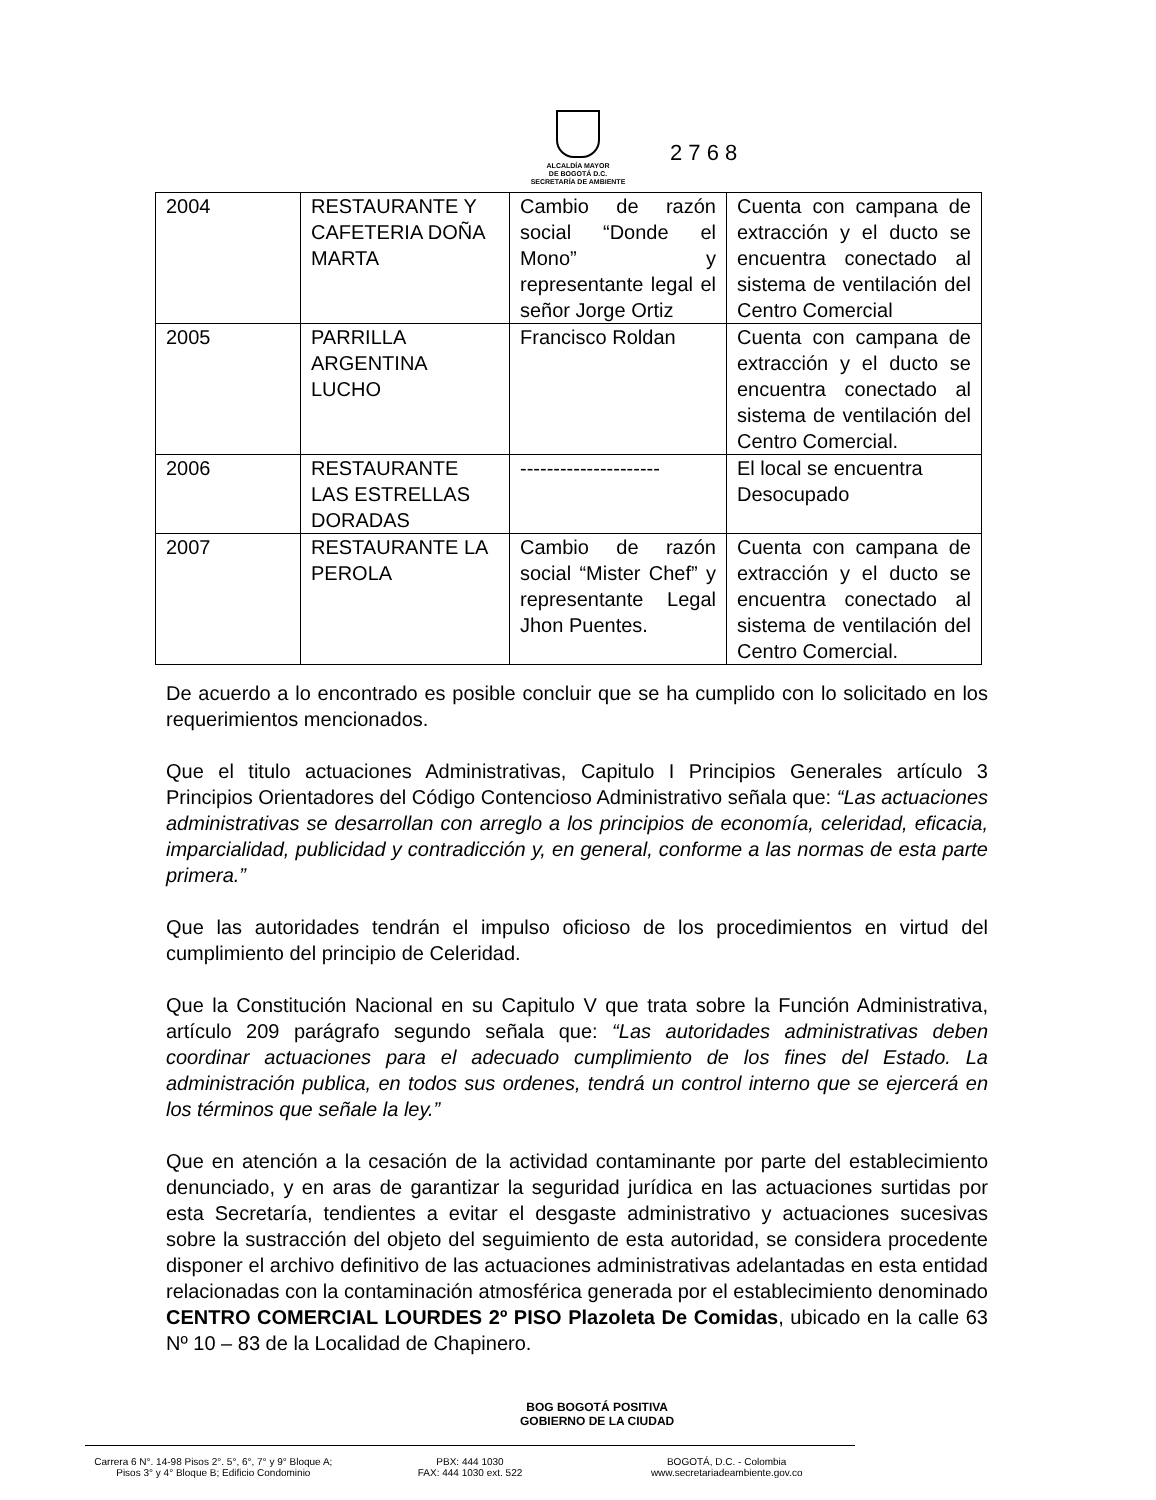ALCALDÍA MAYOR
DE BOGOTÁ D.C.
SECRETARÍA DE AMBIENTE
2 7 6 8
| 2004 | RESTAURANTE Y CAFETERIA DOÑA MARTA | Cambio de razón social “Donde el Mono” y representante legal el señor Jorge Ortiz | Cuenta con campana de extracción y el ducto se encuentra conectado al sistema de ventilación del Centro Comercial |
| 2005 | PARRILLA ARGENTINA LUCHO | Francisco Roldan | Cuenta con campana de extracción y el ducto se encuentra conectado al sistema de ventilación del Centro Comercial. |
| 2006 | RESTAURANTE LAS ESTRELLAS DORADAS | --------------------- | El local se encuentra Desocupado |
| 2007 | RESTAURANTE LA PEROLA | Cambio de razón social “Mister Chef” y representante Legal Jhon Puentes. | Cuenta con campana de extracción y el ducto se encuentra conectado al sistema de ventilación del Centro Comercial. |
De acuerdo a lo encontrado es posible concluir que se ha cumplido con lo solicitado en los requerimientos mencionados.
Que el titulo actuaciones Administrativas, Capitulo I Principios Generales artículo 3 Principios Orientadores del Código Contencioso Administrativo señala que: “Las actuaciones administrativas se desarrollan con arreglo a los principios de economía, celeridad, eficacia, imparcialidad, publicidad y contradicción y, en general, conforme a las normas de esta parte primera.”
Que las autoridades tendrán el impulso oficioso de los procedimientos en virtud del cumplimiento del principio de Celeridad.
Que la Constitución Nacional en su Capitulo V que trata sobre la Función Administrativa, artículo 209 parágrafo segundo señala que: “Las autoridades administrativas deben coordinar actuaciones para el adecuado cumplimiento de los fines del Estado. La administración publica, en todos sus ordenes, tendrá un control interno que se ejercerá en los términos que señale la ley.”
Que en atención a la cesación de la actividad contaminante por parte del establecimiento denunciado, y en aras de garantizar la seguridad jurídica en las actuaciones surtidas por esta Secretaría, tendientes a evitar el desgaste administrativo y actuaciones sucesivas sobre la sustracción del objeto del seguimiento de esta autoridad, se considera procedente disponer el archivo definitivo de las actuaciones administrativas adelantadas en esta entidad relacionadas con la contaminación atmosférica generada por el establecimiento denominado CENTRO COMERCIAL LOURDES 2º PISO Plazoleta De Comidas, ubicado en la calle 63 Nº 10 – 83 de la Localidad de Chapinero.
BOG BOGOTÁ POSITIVA
GOBIERNO DE LA CIUDAD
Carrera 6 N°. 14-98 Pisos 2°. 5°, 6°, 7° y 9° Bloque A;
Pisos 3° y 4° Bloque B; Edificio Condominio
PBX: 444 1030
FAX: 444 1030 ext. 522
BOGOTÁ, D.C. - Colombia
www.secretariadeambiente.gov.co